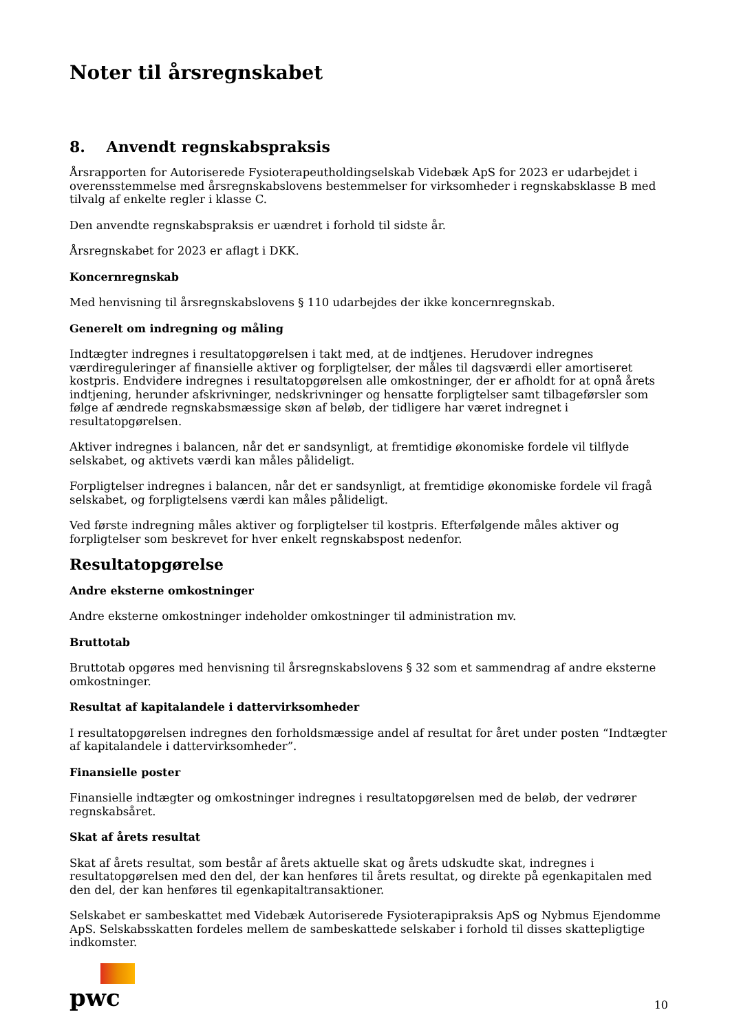Noter til årsregnskabet
8. Anvendt regnskabspraksis
Årsrapporten for Autoriserede Fysioterapeutholdingselskab Videbæk ApS for 2023 er udarbejdet i overensstemmelse med årsregnskabslovens bestemmelser for virksomheder i regnskabsklasse B med tilvalg af enkelte regler i klasse C.
Den anvendte regnskabspraksis er uændret i forhold til sidste år.
Årsregnskabet for 2023 er aflagt i DKK.
Koncernregnskab
Med henvisning til årsregnskabslovens § 110 udarbejdes der ikke koncernregnskab.
Generelt om indregning og måling
Indtægter indregnes i resultatopgørelsen i takt med, at de indtjenes. Herudover indregnes værdireguleringer af finansielle aktiver og forpligtelser, der måles til dagsværdi eller amortiseret kostpris. Endvidere indregnes i resultatopgørelsen alle omkostninger, der er afholdt for at opnå årets indtjening, herunder afskrivninger, nedskrivninger og hensatte forpligtelser samt tilbageførsler som følge af ændrede regnskabsmæssige skøn af beløb, der tidligere har været indregnet i resultatopgørelsen.
Aktiver indregnes i balancen, når det er sandsynligt, at fremtidige økonomiske fordele vil tilflyde selskabet, og aktivets værdi kan måles pålideligt.
Forpligtelser indregnes i balancen, når det er sandsynligt, at fremtidige økonomiske fordele vil fragå selskabet, og forpligtelsens værdi kan måles pålideligt.
Ved første indregning måles aktiver og forpligtelser til kostpris. Efterfølgende måles aktiver og forpligtelser som beskrevet for hver enkelt regnskabspost nedenfor.
Resultatopgørelse
Andre eksterne omkostninger
Andre eksterne omkostninger indeholder omkostninger til administration mv.
Bruttotab
Bruttotab opgøres med henvisning til årsregnskabslovens § 32 som et sammendrag af andre eksterne omkostninger.
Resultat af kapitalandele i dattervirksomheder
I resultatopgørelsen indregnes den forholdsmæssige andel af resultat for året under posten “Indtægter af kapitalandele i dattervirksomheder”.
Finansielle poster
Finansielle indtægter og omkostninger indregnes i resultatopgørelsen med de beløb, der vedrører regnskabsåret.
Skat af årets resultat
Skat af årets resultat, som består af årets aktuelle skat og årets udskudte skat, indregnes i resultatopgørelsen med den del, der kan henføres til årets resultat, og direkte på egenkapitalen med den del, der kan henføres til egenkapitaltransaktioner.
Selskabet er sambeskattet med Videbæk Autoriserede Fysioterapipraksis ApS og Nybmus Ejendomme ApS. Selskabsskatten fordeles mellem de sambeskattede selskaber i forhold til disses skattepligtige indkomster.
pwc
10